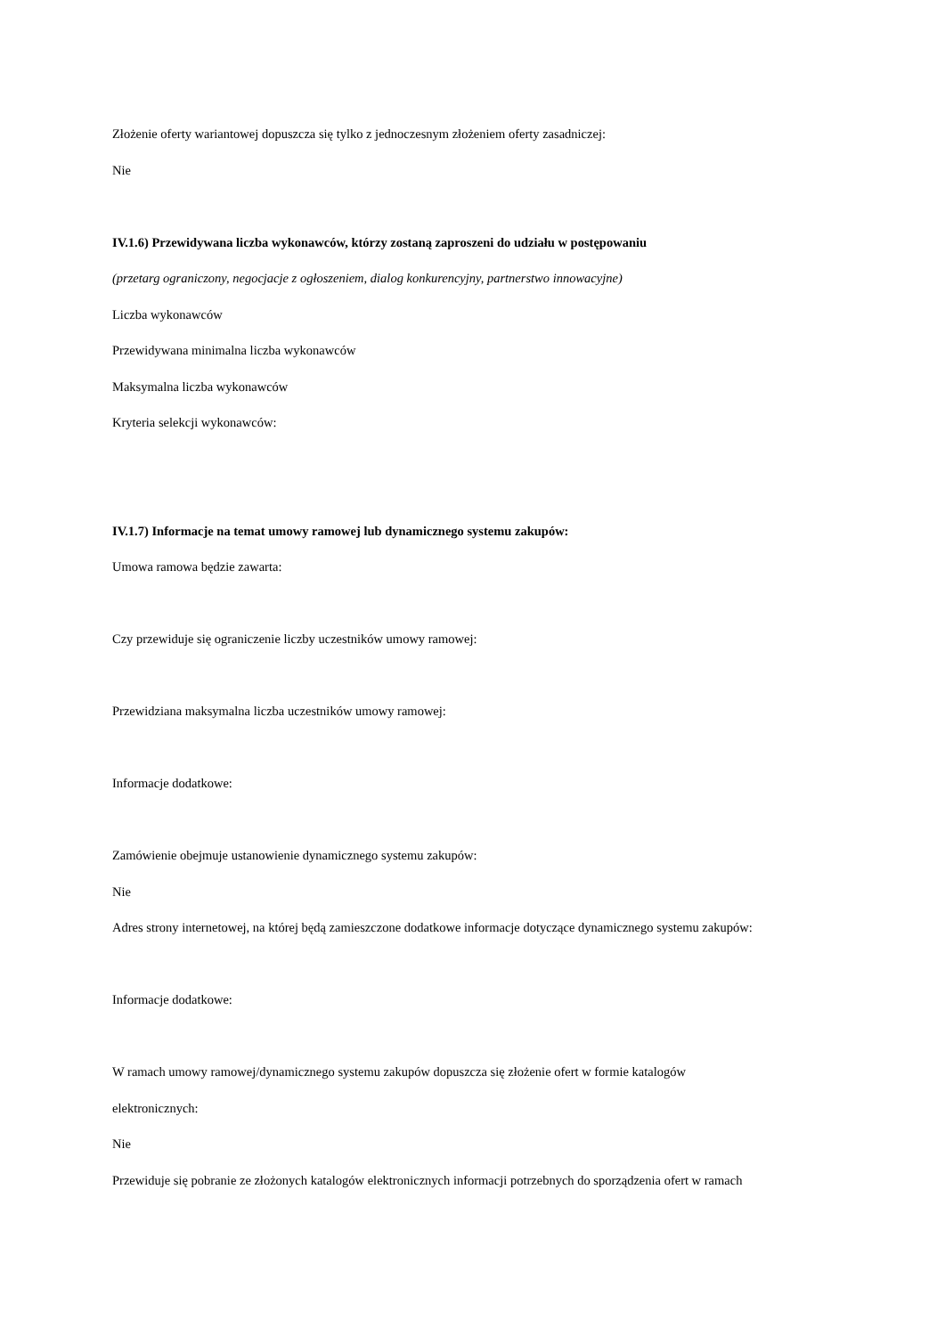Złożenie oferty wariantowej dopuszcza się tylko z jednoczesnym złożeniem oferty zasadniczej:
Nie
IV.1.6) Przewidywana liczba wykonawców, którzy zostaną zaproszeni do udziału w postępowaniu
(przetarg ograniczony, negocjacje z ogłoszeniem, dialog konkurencyjny, partnerstwo innowacyjne)
Liczba wykonawców
Przewidywana minimalna liczba wykonawców
Maksymalna liczba wykonawców
Kryteria selekcji wykonawców:
IV.1.7) Informacje na temat umowy ramowej lub dynamicznego systemu zakupów:
Umowa ramowa będzie zawarta:
Czy przewiduje się ograniczenie liczby uczestników umowy ramowej:
Przewidziana maksymalna liczba uczestników umowy ramowej:
Informacje dodatkowe:
Zamówienie obejmuje ustanowienie dynamicznego systemu zakupów:
Nie
Adres strony internetowej, na której będą zamieszczone dodatkowe informacje dotyczące dynamicznego systemu zakupów:
Informacje dodatkowe:
W ramach umowy ramowej/dynamicznego systemu zakupów dopuszcza się złożenie ofert w formie katalogów
elektronicznych:
Nie
Przewiduje się pobranie ze złożonych katalogów elektronicznych informacji potrzebnych do sporządzenia ofert w ramach